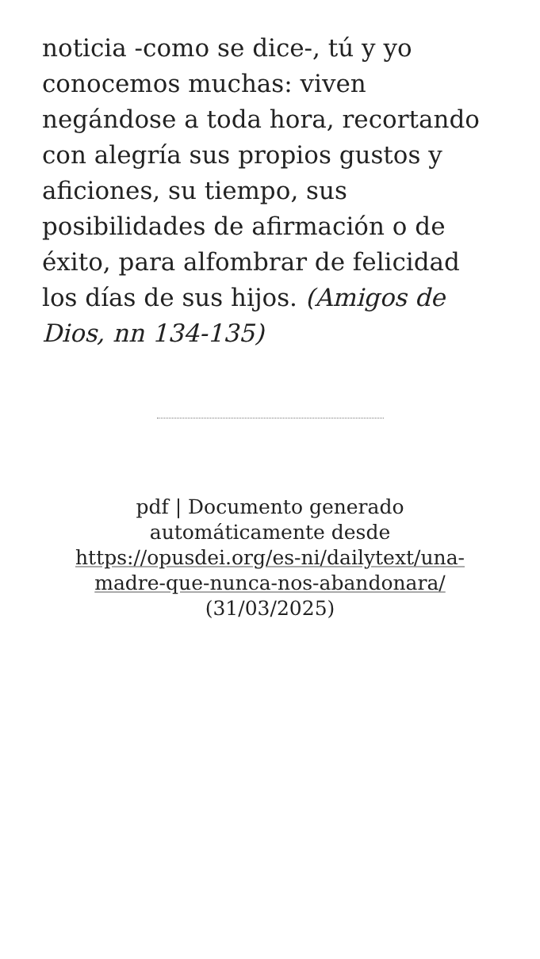noticia -como se dice-, tú y yo conocemos muchas: viven negándose a toda hora, recortando con alegría sus propios gustos y aficiones, su tiempo, sus posibilidades de afirmación o de éxito, para alfombrar de felicidad los días de sus hijos. (Amigos de Dios, nn 134-135)
pdf | Documento generado automáticamente desde https://opusdei.org/es-ni/dailytext/una-madre-que-nunca-nos-abandonara/
(31/03/2025)